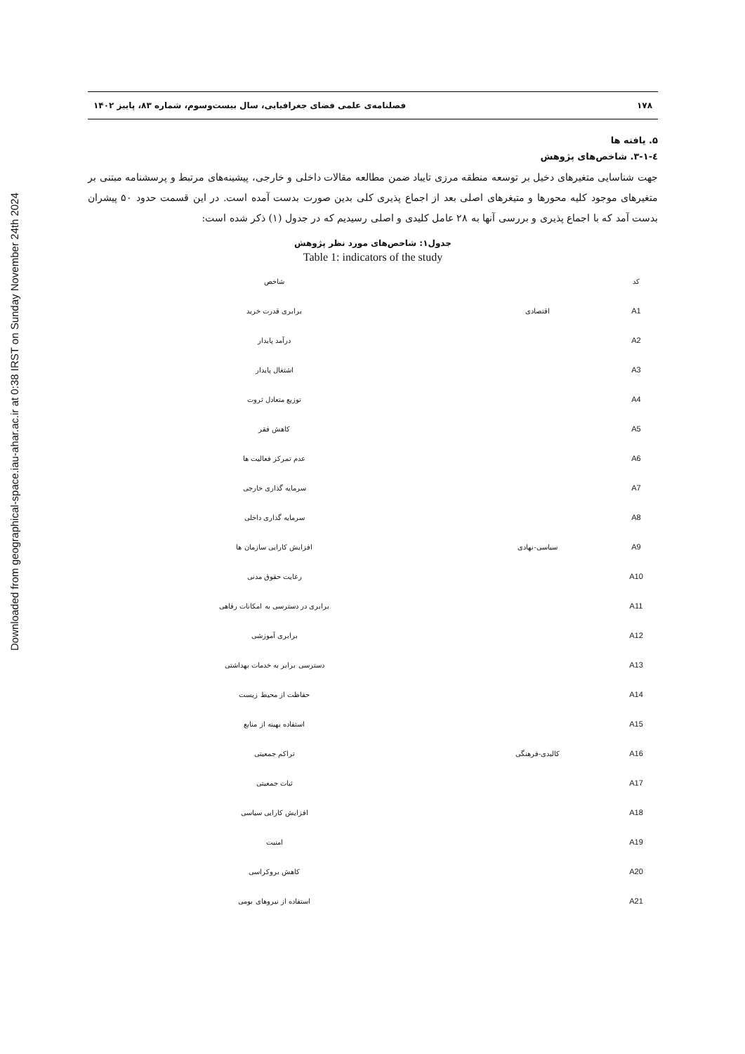Downloaded from geographical-space.iau-ahar.ac.ir at 0:38 IRST on Sunday November 24th 2024
۱۷۸ فصلنامه‌ی علمی فضای جغرافیایی، سال بیست‌وسوم، شماره ۸۳، پاییز ۱۴۰۲
۵. یافته ها
٤-۳-۱. شاخص‌های پژوهش
جهت شناسایی متغیرهای دخیل بر توسعه منطقه مرزی تایباد ضمن مطالعه مقالات داخلی و خارجی، پیشینه‌های مرتبط و پرسشنامه مبتنی بر متغیرهای موجود کلیه محورها و متیغرهای اصلی بعد از اجماع پذیری کلی بدین صورت بدست آمده است. در این قسمت حدود ۵۰ پیشران بدست آمد که با اجماع پذیری و بررسی آنها به ۲۸ عامل کلیدی و اصلی رسیدیم که در جدول (۱) ذکر شده است:
جدول۱: شاخص‌های مورد نظر پژوهش
Table 1: indicators of the study
| کد | | شاخص |
| --- | --- | --- |
| A1 | اقتصادی | برابری قدرت خرید |
| A2 | | درآمد پایدار |
| A3 | | اشتغال پایدار |
| A4 | | توزیع متعادل ثروت |
| A5 | | کاهش فقر |
| A6 | | عدم تمرکز فعالیت ها |
| A7 | | سرمایه گذاری خارجی |
| A8 | | سرمایه گذاری داخلی |
| A9 | سیاسی-نهادی | افزایش کارایی سازمان ها |
| A10 | | رعایت حقوق مدنی |
| A11 | | برابری در دسترسی به امکانات رفاهی |
| A12 | | برابری آموزشی |
| A13 | | دسترسی برابر به خدمات بهداشتی |
| A14 | | حفاظت از محیط زیست |
| A15 | | استفاده بهینه از منابع |
| A16 | کالبدی-فرهنگی | تراکم جمعیتی |
| A17 | | ثبات جمعیتی |
| A18 | | افزایش کارایی سیاسی |
| A19 | | امنیت |
| A20 | | کاهش بروکراسی |
| A21 | | استفاده از نیروهای بومی |